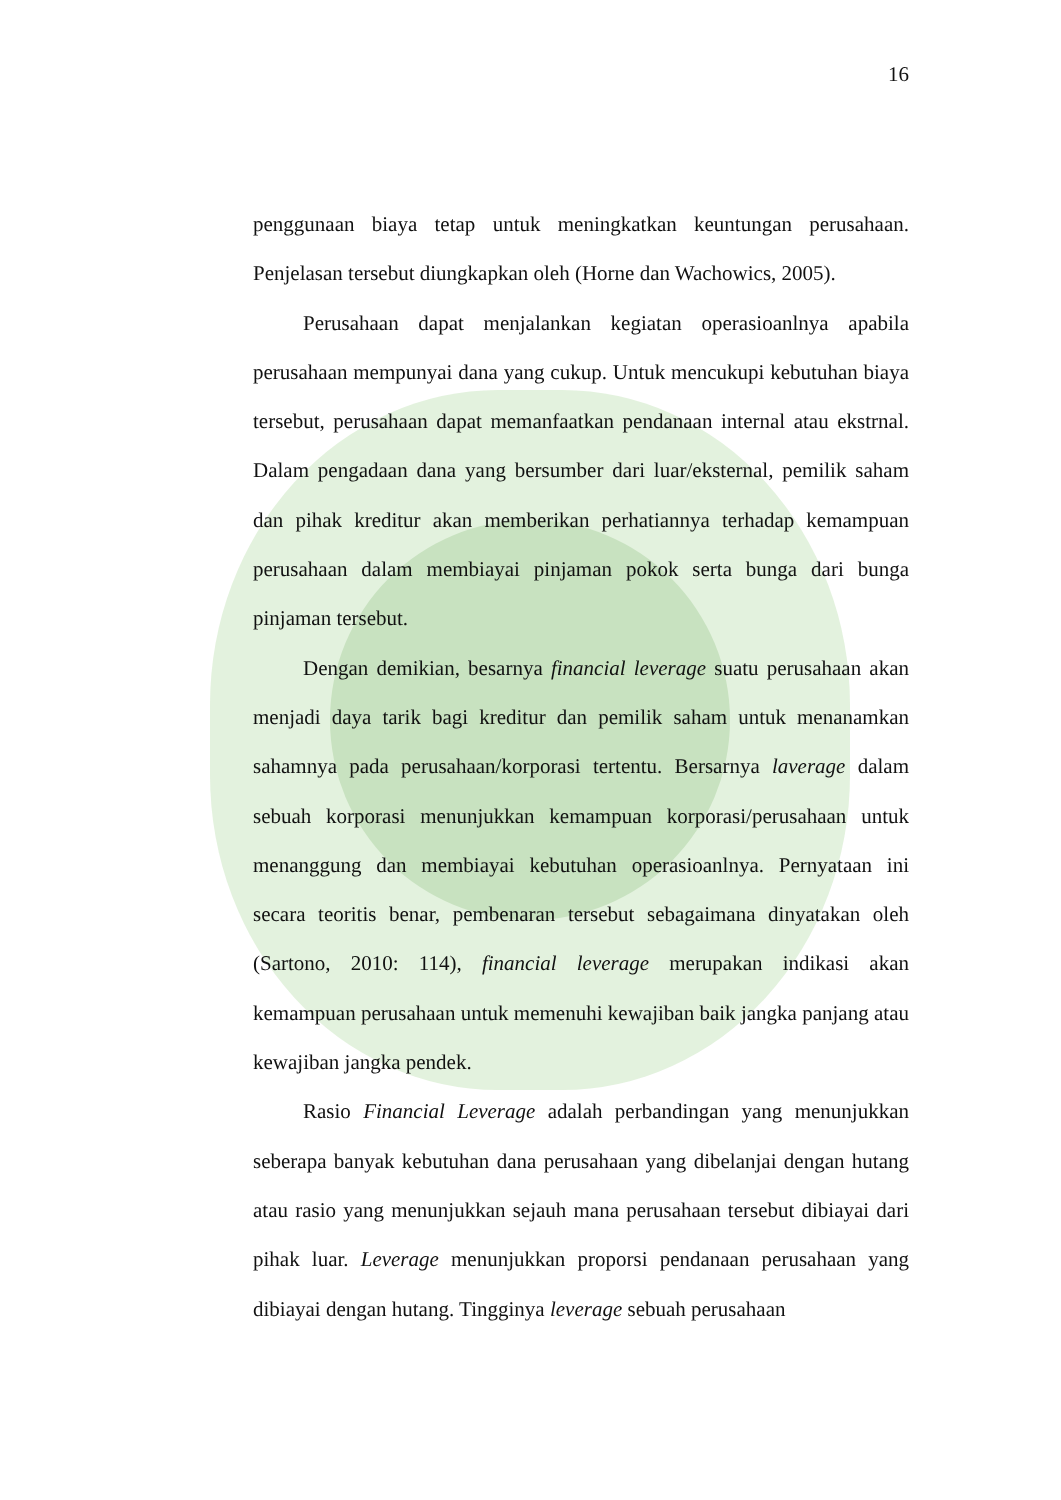16
penggunaan biaya tetap untuk meningkatkan keuntungan perusahaan. Penjelasan tersebut diungkapkan oleh (Horne dan Wachowics, 2005).
Perusahaan dapat menjalankan kegiatan operasioanlnya apabila perusahaan mempunyai dana yang cukup. Untuk mencukupi kebutuhan biaya tersebut, perusahaan dapat memanfaatkan pendanaan internal atau ekstrnal. Dalam pengadaan dana yang bersumber dari luar/eksternal, pemilik saham dan pihak kreditur akan memberikan perhatiannya terhadap kemampuan perusahaan dalam membiayai pinjaman pokok serta bunga dari bunga pinjaman tersebut.
Dengan demikian, besarnya financial leverage suatu perusahaan akan menjadi daya tarik bagi kreditur dan pemilik saham untuk menanamkan sahamnya pada perusahaan/korporasi tertentu. Bersarnya laverage dalam sebuah korporasi menunjukkan kemampuan korporasi/perusahaan untuk menanggung dan membiayai kebutuhan operasioanlnya. Pernyataan ini secara teoritis benar, pembenaran tersebut sebagaimana dinyatakan oleh (Sartono, 2010: 114), financial leverage merupakan indikasi akan kemampuan perusahaan untuk memenuhi kewajiban baik jangka panjang atau kewajiban jangka pendek.
Rasio Financial Leverage adalah perbandingan yang menunjukkan seberapa banyak kebutuhan dana perusahaan yang dibelanjai dengan hutang atau rasio yang menunjukkan sejauh mana perusahaan tersebut dibiayai dari pihak luar. Leverage menunjukkan proporsi pendanaan perusahaan yang dibiayai dengan hutang. Tingginya leverage sebuah perusahaan